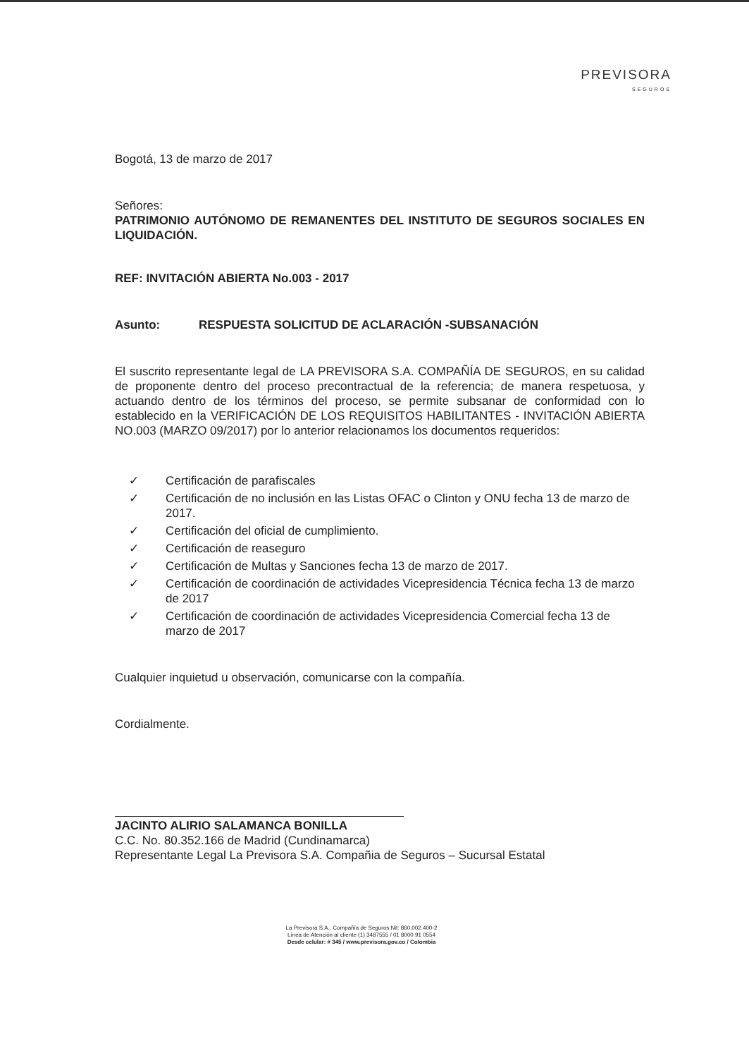PREVISORA
SEGUROS
Bogotá, 13 de marzo de 2017
Señores:
PATRIMONIO AUTÓNOMO DE REMANENTES DEL INSTITUTO DE SEGUROS SOCIALES EN LIQUIDACIÓN.
REF: INVITACIÓN ABIERTA No.003 - 2017
Asunto: RESPUESTA SOLICITUD DE ACLARACIÓN -SUBSANACIÓN
El suscrito representante legal de LA PREVISORA S.A. COMPAÑÍA DE SEGUROS, en su calidad de proponente dentro del proceso precontractual de la referencia; de manera respetuosa, y actuando dentro de los términos del proceso, se permite subsanar de conformidad con lo establecido en la VERIFICACIÓN DE LOS REQUISITOS HABILITANTES - INVITACIÓN ABIERTA NO.003 (MARZO 09/2017) por lo anterior relacionamos los documentos requeridos:
✓ Certificación de parafiscales
✓ Certificación de no inclusión en las Listas OFAC o Clinton y ONU fecha 13 de marzo de 2017.
✓ Certificación del oficial de cumplimiento.
✓ Certificación de reaseguro
✓ Certificación de Multas y Sanciones fecha 13 de marzo de 2017.
✓ Certificación de coordinación de actividades Vicepresidencia Técnica fecha 13 de marzo de 2017
✓ Certificación de coordinación de actividades Vicepresidencia Comercial fecha 13 de marzo de 2017
Cualquier inquietud u observación, comunicarse con la compañía.
Cordialmente.
JACINTO ALIRIO SALAMANCA BONILLA
C.C. No. 80.352.166 de Madrid (Cundinamarca)
Representante Legal La Previsora S.A. Compañia de Seguros – Sucursal Estatal
La Previsora S.A., Compañía de Seguros Nit: 860.002.400-2
Línea de Atención al cliente (1) 3487555 / 01 8000 91 0554
Desde celular: # 345 / www.previsora.gov.co / Colombia